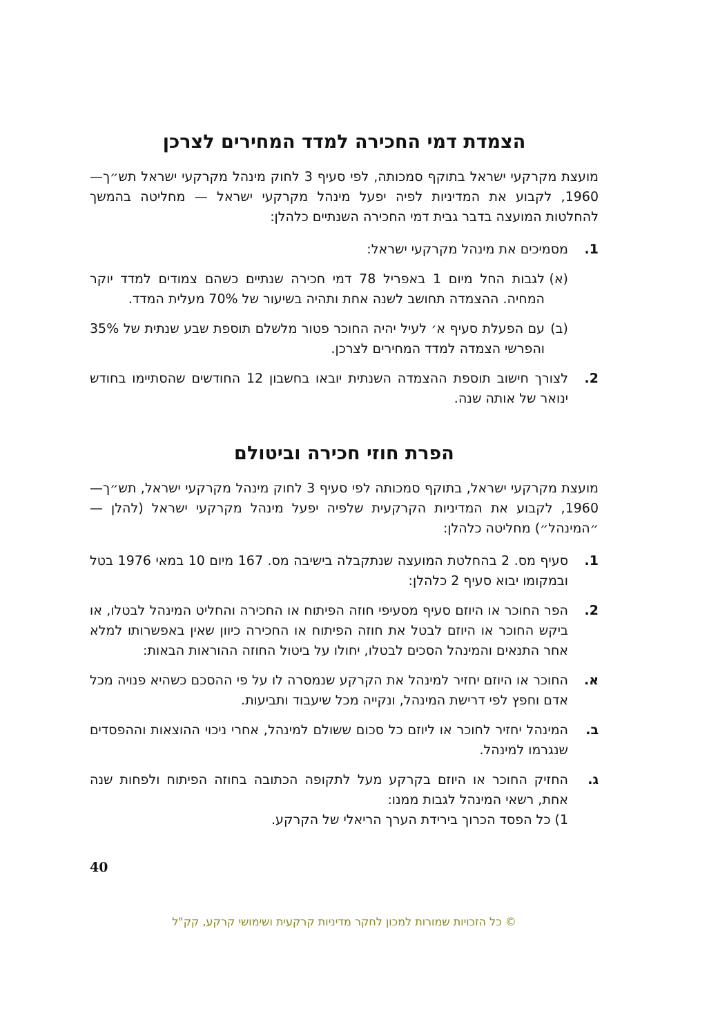הצמדת דמי החכירה למדד המחירים לצרכן
מועצת מקרקעי ישראל בתוקף סמכותה, לפי סעיף 3 לחוק מינהל מקרקעי ישראל תש״ך—1960, לקבוע את המדיניות לפיה יפעל מינהל מקרקעי ישראל — מחליטה בהמשך להחלטות המועצה בדבר גבית דמי החכירה השנתיים כלהלן:
1. מסמיכים את מינהל מקרקעי ישראל:
(א)
לגבות החל מיום 1 באפריל 78 דמי חכירה שנתיים כשהם צמודים למדד יוקר המחיה. ההצמדה תחושב לשנה אחת ותהיה בשיעור של 70% מעלית המדד.
(ב)
עם הפעלת סעיף א׳ לעיל יהיה החוכר פטור מלשלם תוספת שבע שנתית של 35% והפרשי הצמדה למדד המחירים לצרכן.
2. לצורך חישוב תוספת ההצמדה השנתית יובאו בחשבון 12 החודשים שהסתיימו בחודש ינואר של אותה שנה.
הפרת חוזי חכירה וביטולם
מועצת מקרקעי ישראל, בתוקף סמכותה לפי סעיף 3 לחוק מינהל מקרקעי ישראל, תש״ך—1960, לקבוע את המדיניות הקרקעית שלפיה יפעל מינהל מקרקעי ישראל (להלן — ״המינהל״) מחליטה כלהלן:
1. סעיף מס. 2 בהחלטת המועצה שנתקבלה בישיבה מס. 167 מיום 10 במאי 1976 בטל ובמקומו יבוא סעיף 2 כלהלן:
2. הפר החוכר או היוזם סעיף מסעיפי חוזה הפיתוח או החכירה והחליט המינהל לבטלו, או ביקש החוכר או היוזם לבטל את חוזה הפיתוח או החכירה כיוון שאין באפשרותו למלא אחר התנאים והמינהל הסכים לבטלו, יחולו על ביטול החוזה ההוראות הבאות:
א. החוכר או היוזם יחזיר למינהל את הקרקע שנמסרה לו על פי ההסכם כשהיא פנויה מכל אדם וחפץ לפי דרישת המינהל, ונקייה מכל שיעבוד ותביעות.
ב. המינהל יחזיר לחוכר או ליוזם כל סכום ששולם למינהל, אחרי ניכוי ההוצאות וההפסדים שנגרמו למינהל.
ג. החזיק החוכר או היוזם בקרקע מעל לתקופה הכתובה בחוזה הפיתוח ולפחות שנה אחת, רשאי המינהל לגבות ממנו:
1) כל הפסד הכרוך בירידת הערך הריאלי של הקרקע.
40
© כל הזכויות שמורות למכון לחקר מדיניות קרקעית ושימושי קרקע, קק"ל